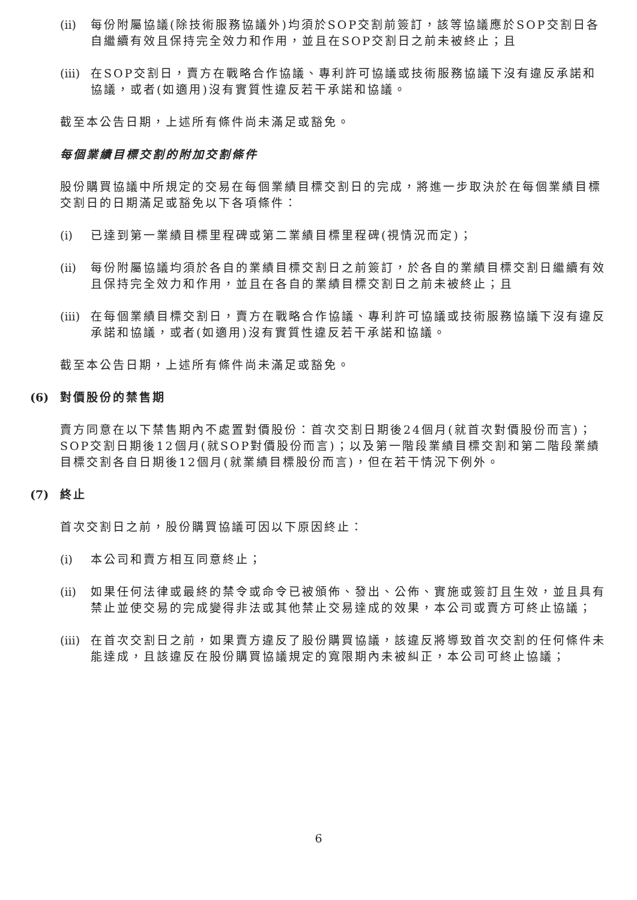(ii) 每份附屬協議(除技術服務協議外)均須於SOP交割前簽訂，該等協議應於SOP交割日各自繼續有效且保持完全效力和作用，並且在SOP交割日之前未被終止；且
(iii) 在SOP交割日，賣方在戰略合作協議、專利許可協議或技術服務協議下沒有違反承諾和協議，或者(如適用)沒有實質性違反若干承諾和協議。
截至本公告日期，上述所有條件尚未滿足或豁免。
每個業績目標交割的附加交割條件
股份購買協議中所規定的交易在每個業績目標交割日的完成，將進一步取決於在每個業績目標交割日的日期滿足或豁免以下各項條件：
(i) 已達到第一業績目標里程碑或第二業績目標里程碑(視情況而定)；
(ii) 每份附屬協議均須於各自的業績目標交割日之前簽訂，於各自的業績目標交割日繼續有效且保持完全效力和作用，並且在各自的業績目標交割日之前未被終止；且
(iii) 在每個業績目標交割日，賣方在戰略合作協議、專利許可協議或技術服務協議下沒有違反承諾和協議，或者(如適用)沒有實質性違反若干承諾和協議。
截至本公告日期，上述所有條件尚未滿足或豁免。
(6) 對價股份的禁售期
賣方同意在以下禁售期內不處置對價股份：首次交割日期後24個月(就首次對價股份而言)；SOP交割日期後12個月(就SOP對價股份而言)；以及第一階段業績目標交割和第二階段業績目標交割各自日期後12個月(就業績目標股份而言)，但在若干情況下例外。
(7) 終止
首次交割日之前，股份購買協議可因以下原因終止：
(i) 本公司和賣方相互同意終止；
(ii) 如果任何法律或最終的禁令或命令已被頒佈、發出、公佈、實施或簽訂且生效，並且具有禁止並使交易的完成變得非法或其他禁止交易達成的效果，本公司或賣方可終止協議；
(iii) 在首次交割日之前，如果賣方違反了股份購買協議，該違反將導致首次交割的任何條件未能達成，且該違反在股份購買協議規定的寬限期內未被糾正，本公司可終止協議；
6